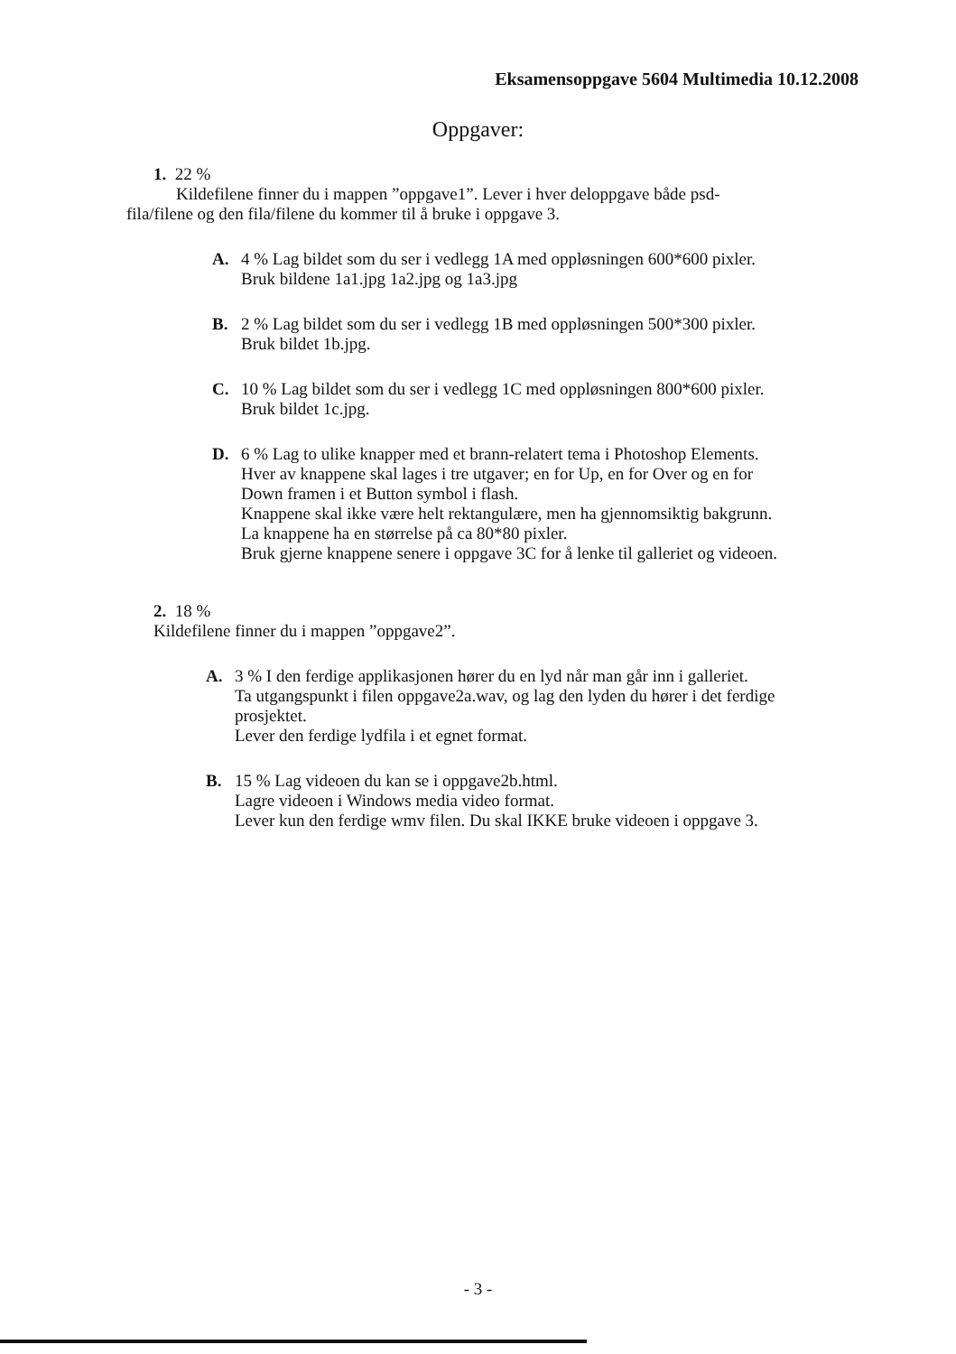Eksamensoppgave 5604 Multimedia 10.12.2008
Oppgaver:
1. 22 %
Kildefilene finner du i mappen ”oppgave1”. Lever i hver deloppgave både psd-
fila/filene og den fila/filene du kommer til å bruke i oppgave 3.
A. 4 % Lag bildet som du ser i vedlegg 1A med oppløsningen 600*600 pixler.
Bruk bildene 1a1.jpg 1a2.jpg og 1a3.jpg
B. 2 % Lag bildet som du ser i vedlegg 1B med oppløsningen 500*300 pixler.
Bruk bildet 1b.jpg.
C. 10 % Lag bildet som du ser i vedlegg 1C med oppløsningen 800*600 pixler.
Bruk bildet 1c.jpg.
D. 6 % Lag to ulike knapper med et brann-relatert tema i Photoshop Elements.
Hver av knappene skal lages i tre utgaver; en for Up, en for Over og en for
Down framen i et Button symbol i flash.
Knappene skal ikke være helt rektangulære, men ha gjennomsiktig bakgrunn.
La knappene ha en størrelse på ca 80*80 pixler.
Bruk gjerne knappene senere i oppgave 3C for å lenke til galleriet og videoen.
2. 18 %
Kildefilene finner du i mappen ”oppgave2”.
A. 3 % I den ferdige applikasjonen hører du en lyd når man går inn i galleriet.
Ta utgangspunkt i filen oppgave2a.wav, og lag den lyden du hører i det ferdige
prosjektet.
Lever den ferdige lydfila i et egnet format.
B. 15 % Lag videoen du kan se i oppgave2b.html.
Lagre videoen i Windows media video format.
Lever kun den ferdige wmv filen. Du skal IKKE bruke videoen i oppgave 3.
- 3 -